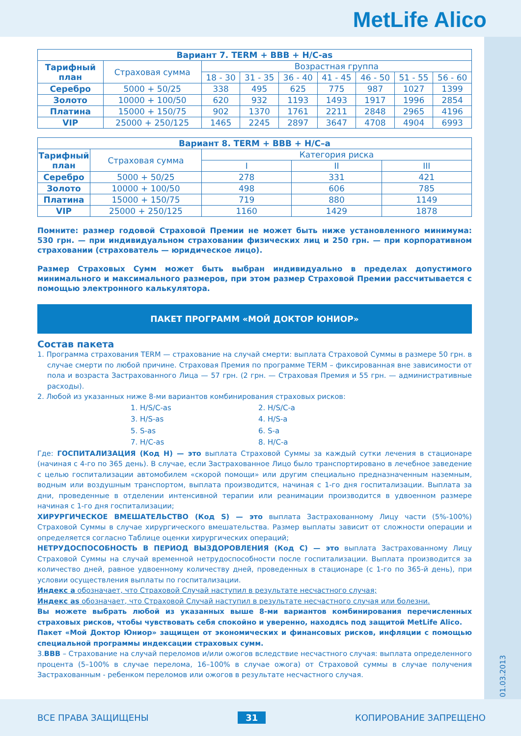MetLife Alico
01.03.2013
| Вариант 7. TERM + BBB + H/C-as | | | | | | | | |
| --- | --- | --- | --- | --- | --- | --- | --- | --- |
| Тарифный план | Страховая сумма | Возрастная группа | | | | | | |
| | | 18 - 30 | 31 - 35 | 36 - 40 | 41 - 45 | 46 - 50 | 51 - 55 | 56 - 60 |
| Серебро | 5000 + 50/25 | 338 | 495 | 625 | 775 | 987 | 1027 | 1399 |
| Золото | 10000 + 100/50 | 620 | 932 | 1193 | 1493 | 1917 | 1996 | 2854 |
| Платина | 15000 + 150/75 | 902 | 1370 | 1761 | 2211 | 2848 | 2965 | 4196 |
| VIP | 25000 + 250/125 | 1465 | 2245 | 2897 | 3647 | 4708 | 4904 | 6993 |
| Вариант 8. TERM + BBB + H/C–a | | | | |
| --- | --- | --- | --- | --- |
| Тарифный план | Страховая сумма | Категория риска | | |
| | | I | II | III |
| Серебро | 5000 + 50/25 | 278 | 331 | 421 |
| Золото | 10000 + 100/50 | 498 | 606 | 785 |
| Платина | 15000 + 150/75 | 719 | 880 | 1149 |
| VIP | 25000 + 250/125 | 1160 | 1429 | 1878 |
Помните: размер годовой Страховой Премии не может быть ниже установленного минимума: 530 грн. — при индивидуальном страховании физических лиц и 250 грн. — при корпоративном страховании (страхователь — юридическое лицо).
Размер Страховых Сумм может быть выбран индивидуально в пределах допустимого минимального и максимального размеров, при этом размер Страховой Премии рассчитывается с помощью электронного калькулятора.
ПАКЕТ ПРОГРАММ «МОЙ ДОКТОР ЮНИОР»
Состав пакета
1. Программа страхования TERM — страхование на случай смерти: выплата Страховой Суммы в размере 50 грн. в случае смерти по любой причине. Страховая Премия по программе TERM – фиксированная вне зависимости от пола и возраста Застрахованного Лица — 57 грн. (2 грн. — Страховая Премия и 55 грн. — административные расходы).
2. Любой из указанных ниже 8-ми вариантов комбинирования страховых рисков:
1. H/S/C-as
2. H/S/C-a
3. H/S-as
4. H/S-a
5. S-as
6. S-a
7. H/C-as
8. H/C-a
Где: ГОСПИТАЛИЗАЦИЯ (Код H) — это выплата Страховой Суммы за каждый сутки лечения в стационаре (начиная с 4-го по 365 день). В случае, если Застрахованное Лицо было транспортировано в лечебное заведение с целью госпитализации автомобилем «скорой помощи» или другим специально предназначенным наземным, водным или воздушным транспортом, выплата производится, начиная с 1-го дня госпитализации. Выплата за дни, проведенные в отделении интенсивной терапии или реанимации производится в удвоенном размере начиная с 1-го дня госпитализации;
ХИРУРГИЧЕСКОЕ ВМЕШАТЕЛЬСТВО (Код S) — это выплата Застрахованному Лицу части (5%-100%) Страховой Суммы в случае хирургического вмешательства. Размер выплаты зависит от сложности операции и определяется согласно Таблице оценки хирургических операций;
НЕТРУДОСПОСОБНОСТЬ В ПЕРИОД ВЫЗДОРОВЛЕНИЯ (Код C) — это выплата Застрахованному Лицу Страховой Суммы на случай временной нетрудоспособности после госпитализации. Выплата производится за количество дней, равное удвоенному количеству дней, проведенных в стационаре (с 1-го по 365-й день), при условии осуществления выплаты по госпитализации.
Индекс а обозначает, что Страховой Случай наступил в результате несчастного случая;
Индекс as обозначает, что Страховой Случай наступил в результате несчастного случая или болезни.
Вы можете выбрать любой из указанных выше 8-ми вариантов комбинирования перечисленных страховых рисков, чтобы чувствовать себя спокойно и уверенно, находясь под защитой MetLife Alico.
Пакет «Мой Доктор Юниор» защищен от экономических и финансовых рисков, инфляции с помощью специальной программы индексации страховых сумм.
3.ВВВ – Страхование на случай переломов и/или ожогов вследствие несчастного случая: выплата определенного процента (5–100% в случае перелома, 16–100% в случае ожога) от Страховой суммы в случае получения Застрахованным - ребенком переломов или ожогов в результате несчастного случая.
ВСЕ ПРАВА ЗАЩИЩЕНЫ 31 КОПИРОВАНИЕ ЗАПРЕЩЕНО